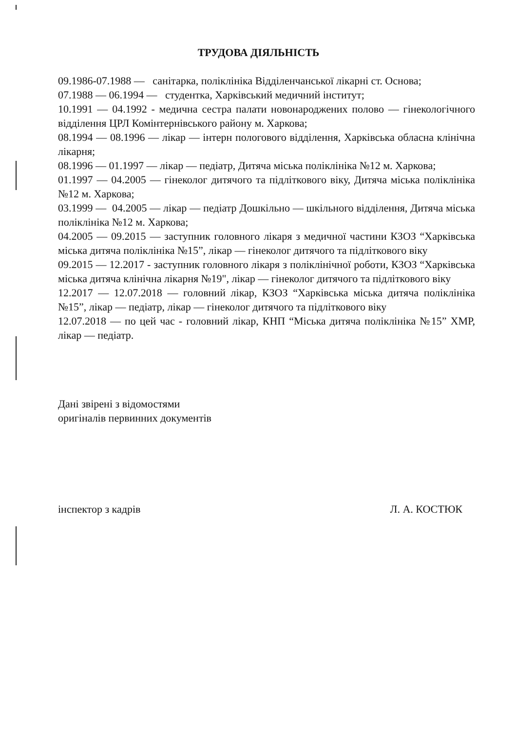ТРУДОВА ДІЯЛЬНІСТЬ
09.1986-07.1988 — санітарка, поліклініка Відділенчанської лікарні ст. Основа;
07.1988 — 06.1994 — студентка, Харківський медичний інститут;
10.1991 — 04.1992 - медична сестра палати новонароджених полово — гінекологічного відділення ЦРЛ Комінтернівського району м. Харкова;
08.1994 — 08.1996 — лікар — інтерн пологового відділення, Харківська обласна клінічна лікарня;
08.1996 — 01.1997 — лікар — педіатр, Дитяча міська поліклініка №12 м. Харкова;
01.1997 — 04.2005 — гінеколог дитячого та підліткового віку, Дитяча міська поліклініка №12 м. Харкова;
03.1999 — 04.2005 — лікар — педіатр Дошкільно — шкільного відділення, Дитяча міська поліклініка №12 м. Харкова;
04.2005 — 09.2015 — заступник головного лікаря з медичної частини КЗОЗ “Харківська міська дитяча поліклініка №15”, лікар — гінеколог дитячого та підліткового віку
09.2015 — 12.2017 - заступник головного лікаря з поліклінічної роботи, КЗОЗ “Харківська міська дитяча клінічна лікарня №19", лікар — гінеколог дитячого та підліткового віку
12.2017 — 12.07.2018 — головний лікар, КЗОЗ “Харківська міська дитяча поліклініка №15”, лікар — педіатр, лікар — гінеколог дитячого та підліткового віку
12.07.2018 — по цей час - головний лікар, КНП “Міська дитяча поліклініка №15” ХМР, лікар — педіатр.
Дані звірені з відомостями
оригіналів первинних документів
інспектор з кадрів Л. А. КОСТЮК